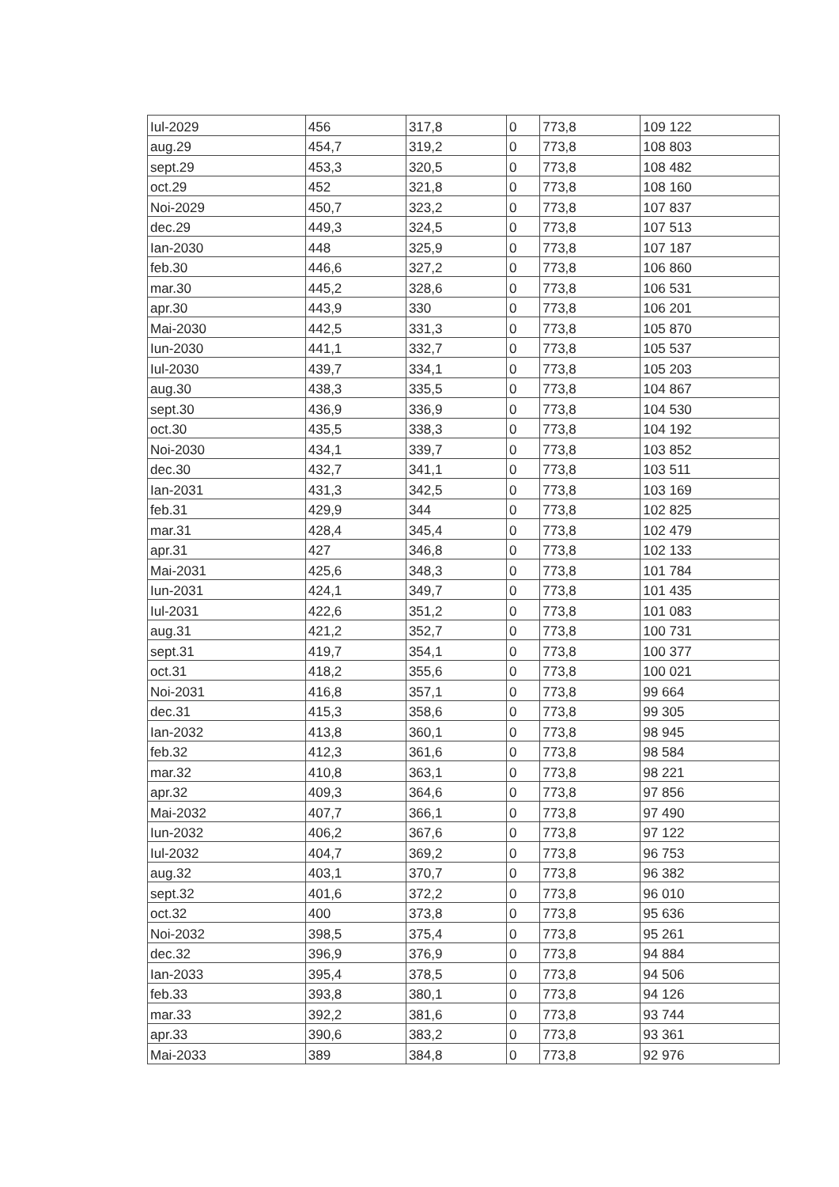| Iul-2029 | 456 | 317,8 | 0 | 773,8 | 109 122 |
| aug.29 | 454,7 | 319,2 | 0 | 773,8 | 108 803 |
| sept.29 | 453,3 | 320,5 | 0 | 773,8 | 108 482 |
| oct.29 | 452 | 321,8 | 0 | 773,8 | 108 160 |
| Noi-2029 | 450,7 | 323,2 | 0 | 773,8 | 107 837 |
| dec.29 | 449,3 | 324,5 | 0 | 773,8 | 107 513 |
| Ian-2030 | 448 | 325,9 | 0 | 773,8 | 107 187 |
| feb.30 | 446,6 | 327,2 | 0 | 773,8 | 106 860 |
| mar.30 | 445,2 | 328,6 | 0 | 773,8 | 106 531 |
| apr.30 | 443,9 | 330 | 0 | 773,8 | 106 201 |
| Mai-2030 | 442,5 | 331,3 | 0 | 773,8 | 105 870 |
| Iun-2030 | 441,1 | 332,7 | 0 | 773,8 | 105 537 |
| Iul-2030 | 439,7 | 334,1 | 0 | 773,8 | 105 203 |
| aug.30 | 438,3 | 335,5 | 0 | 773,8 | 104 867 |
| sept.30 | 436,9 | 336,9 | 0 | 773,8 | 104 530 |
| oct.30 | 435,5 | 338,3 | 0 | 773,8 | 104 192 |
| Noi-2030 | 434,1 | 339,7 | 0 | 773,8 | 103 852 |
| dec.30 | 432,7 | 341,1 | 0 | 773,8 | 103 511 |
| Ian-2031 | 431,3 | 342,5 | 0 | 773,8 | 103 169 |
| feb.31 | 429,9 | 344 | 0 | 773,8 | 102 825 |
| mar.31 | 428,4 | 345,4 | 0 | 773,8 | 102 479 |
| apr.31 | 427 | 346,8 | 0 | 773,8 | 102 133 |
| Mai-2031 | 425,6 | 348,3 | 0 | 773,8 | 101 784 |
| Iun-2031 | 424,1 | 349,7 | 0 | 773,8 | 101 435 |
| Iul-2031 | 422,6 | 351,2 | 0 | 773,8 | 101 083 |
| aug.31 | 421,2 | 352,7 | 0 | 773,8 | 100 731 |
| sept.31 | 419,7 | 354,1 | 0 | 773,8 | 100 377 |
| oct.31 | 418,2 | 355,6 | 0 | 773,8 | 100 021 |
| Noi-2031 | 416,8 | 357,1 | 0 | 773,8 | 99 664 |
| dec.31 | 415,3 | 358,6 | 0 | 773,8 | 99 305 |
| Ian-2032 | 413,8 | 360,1 | 0 | 773,8 | 98 945 |
| feb.32 | 412,3 | 361,6 | 0 | 773,8 | 98 584 |
| mar.32 | 410,8 | 363,1 | 0 | 773,8 | 98 221 |
| apr.32 | 409,3 | 364,6 | 0 | 773,8 | 97 856 |
| Mai-2032 | 407,7 | 366,1 | 0 | 773,8 | 97 490 |
| Iun-2032 | 406,2 | 367,6 | 0 | 773,8 | 97 122 |
| Iul-2032 | 404,7 | 369,2 | 0 | 773,8 | 96 753 |
| aug.32 | 403,1 | 370,7 | 0 | 773,8 | 96 382 |
| sept.32 | 401,6 | 372,2 | 0 | 773,8 | 96 010 |
| oct.32 | 400 | 373,8 | 0 | 773,8 | 95 636 |
| Noi-2032 | 398,5 | 375,4 | 0 | 773,8 | 95 261 |
| dec.32 | 396,9 | 376,9 | 0 | 773,8 | 94 884 |
| Ian-2033 | 395,4 | 378,5 | 0 | 773,8 | 94 506 |
| feb.33 | 393,8 | 380,1 | 0 | 773,8 | 94 126 |
| mar.33 | 392,2 | 381,6 | 0 | 773,8 | 93 744 |
| apr.33 | 390,6 | 383,2 | 0 | 773,8 | 93 361 |
| Mai-2033 | 389 | 384,8 | 0 | 773,8 | 92 976 |